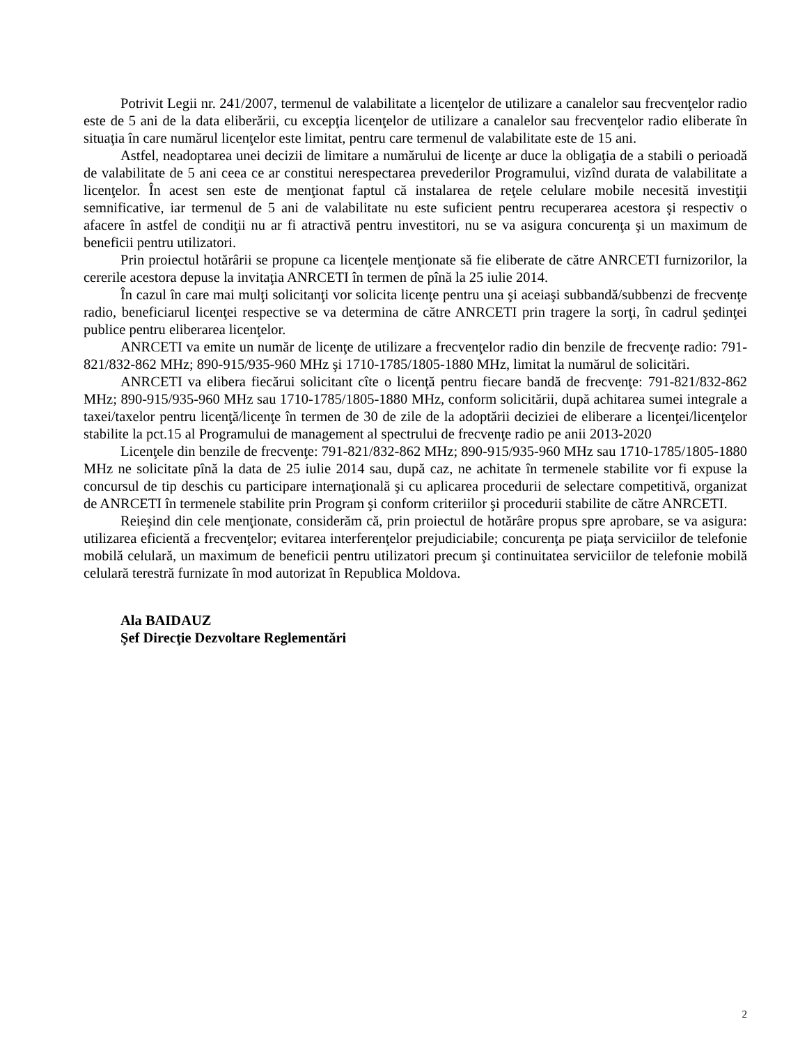Potrivit Legii nr. 241/2007, termenul de valabilitate a licenţelor de utilizare a canalelor sau frecvenţelor radio este de 5 ani de la data eliberării, cu excepţia licenţelor de utilizare a canalelor sau frecvenţelor radio eliberate în situaţia în care numărul licenţelor este limitat, pentru care termenul de valabilitate este de 15 ani.
Astfel, neadoptarea unei decizii de limitare a numărului de licenţe ar duce la obligaţia de a stabili o perioadă de valabilitate de 5 ani ceea ce ar constitui nerespectarea prevederilor Programului, vizînd durata de valabilitate a licenţelor. În acest sen este de menţionat faptul că instalarea de reţele celulare mobile necesită investiţii semnificative, iar termenul de 5 ani de valabilitate nu este suficient pentru recuperarea acestora şi respectiv o afacere în astfel de condiţii nu ar fi atractivă pentru investitori, nu se va asigura concurenţa şi un maximum de beneficii pentru utilizatori.
Prin proiectul hotărârii se propune ca licenţele menţionate să fie eliberate de către ANRCETI furnizorilor, la cererile acestora depuse la invitaţia ANRCETI în termen de pînă la 25 iulie 2014.
În cazul în care mai mulţi solicitanţi vor solicita licenţe pentru una şi aceiaşi subbandă/subbenzi de frecvenţe radio, beneficiarul licenţei respective se va determina de către ANRCETI prin tragere la sorţi, în cadrul şedinţei publice pentru eliberarea licenţelor.
ANRCETI va emite un număr de licenţe de utilizare a frecvenţelor radio din benzile de frecvenţe radio: 791-821/832-862 MHz; 890-915/935-960 MHz şi 1710-1785/1805-1880 MHz, limitat la numărul de solicitări.
ANRCETI va elibera fiecărui solicitant cîte o licenţă pentru fiecare bandă de frecvenţe: 791-821/832-862 MHz; 890-915/935-960 MHz sau 1710-1785/1805-1880 MHz, conform solicitării, după achitarea sumei integrale a taxei/taxelor pentru licenţă/licenţe în termen de 30 de zile de la adoptării deciziei de eliberare a licenţei/licenţelor stabilite la pct.15 al Programului de management al spectrului de frecvenţe radio pe anii 2013-2020
Licenţele din benzile de frecvenţe: 791-821/832-862 MHz; 890-915/935-960 MHz sau 1710-1785/1805-1880 MHz ne solicitate pînă la data de 25 iulie 2014 sau, după caz, ne achitate în termenele stabilite vor fi expuse la concursul de tip deschis cu participare internaţională şi cu aplicarea procedurii de selectare competitivă, organizat de ANRCETI în termenele stabilite prin Program şi conform criteriilor şi procedurii stabilite de către ANRCETI.
Reieşind din cele menţionate, considerăm că, prin proiectul de hotărâre propus spre aprobare, se va asigura: utilizarea eficientă a frecvenţelor; evitarea interferenţelor prejudiciabile; concurenţa pe piaţa serviciilor de telefonie mobilă celulară, un maximum de beneficii pentru utilizatori precum şi continuitatea serviciilor de telefonie mobilă celulară terestră furnizate în mod autorizat în Republica Moldova.
Ala BAIDAUZ
Şef Direcţie Dezvoltare Reglementări
2